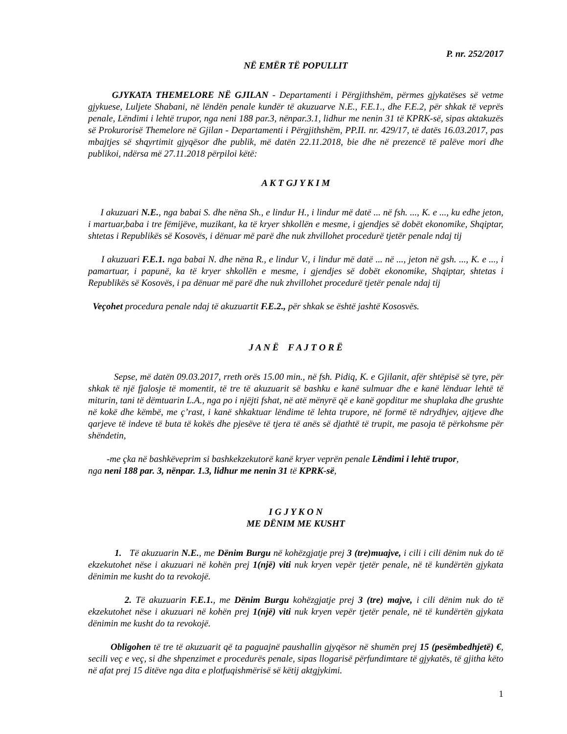P. nr. 252/2017
NË EMËR TË POPULLIT
GJYKATA THEMELORE NË GJILAN - Departamenti i Përgjithshëm, përmes gjykatëses së vetme gjykuese, Luljete Shabani, në lëndën penale kundër të akuzuarve N.E., F.E.1., dhe F.E.2, për shkak të veprës penale, Lëndimi i lehtë trupor, nga neni 188 par.3, nënpar.3.1, lidhur me nenin 31 të KPRK-së, sipas aktakuzës së Prokurorisë Themelore në Gjilan - Departamenti i Përgjithshëm, PP.II. nr. 429/17, të datës 16.03.2017, pas mbajtjes së shqyrtimit gjyqësor dhe publik, më datën 22.11.2018, bie dhe në prezencë të palëve mori dhe publikoi, ndërsa më 27.11.2018 përpiloi këtë:
A K T GJ Y K I M
I akuzuari N.E., nga babai S. dhe nëna Sh., e lindur H., i lindur më datë ... në fsh. ..., K. e ..., ku edhe jeton, i martuar,baba i tre fëmijëve, muzikant, ka të kryer shkollën e mesme, i gjendjes së dobët ekonomike, Shqiptar, shtetas i Republikës së Kosovës, i dënuar më parë dhe nuk zhvillohet procedurë tjetër penale ndaj tij
I akuzuari F.E.1. nga babai N. dhe nëna R., e lindur V., i lindur më datë ... në ..., jeton në gsh. ..., K. e ..., i pamartuar, i papunë, ka të kryer shkollën e mesme, i gjendjes së dobët ekonomike, Shqiptar, shtetas i Republikës së Kosovës, i pa dënuar më parë dhe nuk zhvillohet procedurë tjetër penale ndaj tij
Veçohet procedura penale ndaj të akuzuartit F.E.2., për shkak se është jashtë Kososvës.
J A N Ë F A J T O R Ë
Sepse, më datën 09.03.2017, rreth orës 15.00 min., në fsh. Pidiq, K. e Gjilanit, afër shtëpisë së tyre, për shkak të një fjalosje të momentit, të tre të akuzuarit së bashku e kanë sulmuar dhe e kanë lënduar lehtë të miturin, tani të dëmtuarin L.A., nga po i njëjti fshat, në atë mënyrë që e kanë gopditur me shuplaka dhe grushte në kokë dhe këmbë, me ç’rast, i kanë shkaktuar lëndime të lehta trupore, në formë të ndrydhjev, ajtjeve dhe qarjeve të indeve të buta të kokës dhe pjesëve të tjera të anës së djathtë të trupit, me pasoja të përkohsme për shëndetin,
-me çka në bashkëveprim si bashkekzekutorë kanë kryer veprën penale Lëndimi i lehtë trupor,
nga neni 188 par. 3, nënpar. 1.3, lidhur me nenin 31 të KPRK-së,
I G J Y K O N
ME DËNIM ME KUSHT
1. Të akuzuarin N.E., me Dënim Burgu në kohëzgjatje prej 3 (tre)muajve, i cili i cili dënim nuk do të ekzekutohet nëse i akuzuari në kohën prej 1(një) viti nuk kryen vepër tjetër penale, në të kundërtën gjykata dënimin me kusht do ta revokojë.
2. Të akuzuarin F.E.1., me Dënim Burgu kohëzgjatje prej 3 (tre) majve, i cili dënim nuk do të ekzekutohet nëse i akuzuari në kohën prej 1(një) viti nuk kryen vepër tjetër penale, në të kundërtën gjykata dënimin me kusht do ta revokojë.
Obligohen të tre të akuzuarit që ta paguajnë paushallin gjyqësor në shumën prej 15 (pesëmbedhjetë) €, secili veç e veç, si dhe shpenzimet e procedurës penale, sipas llogarisë përfundimtare të gjykatës, të gjitha këto në afat prej 15 ditëve nga dita e plotfuqishmërisë së këtij aktgjykimi.
1